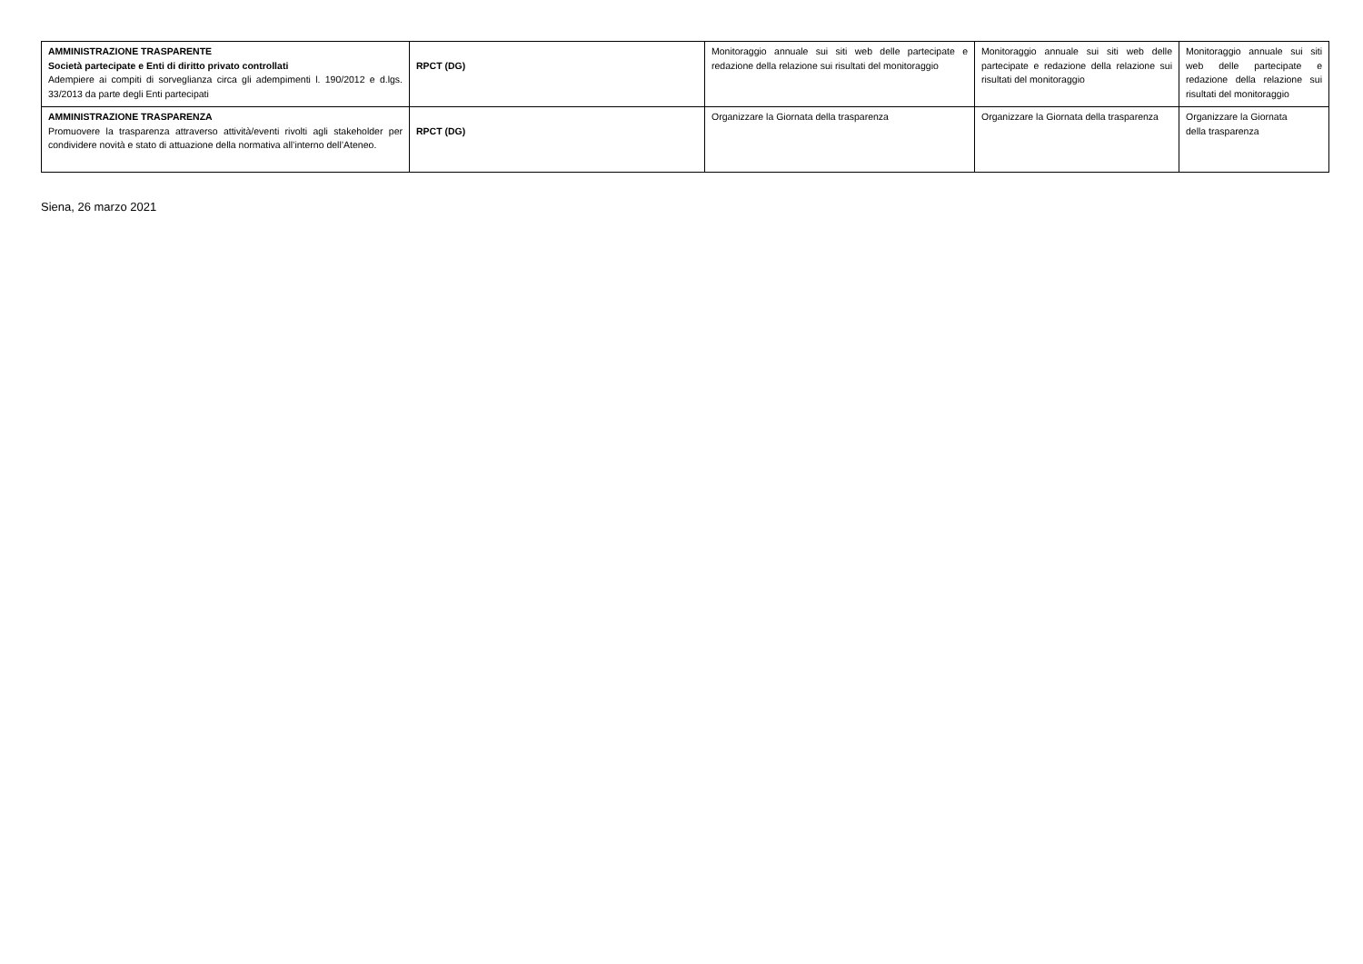| AMMINISTRAZIONE TRASPARENTE Società partecipate e Enti di diritto privato controllati Adempiere ai compiti di sorveglianza circa gli adempimenti l. 190/2012 e d.lgs. 33/2013 da parte degli Enti partecipati | RPCT (DG) | Monitoraggio annuale sui siti web delle partecipate e redazione della relazione sui risultati del monitoraggio | Monitoraggio annuale sui siti web delle partecipate e redazione della relazione sui risultati del monitoraggio | Monitoraggio annuale sui siti web delle partecipate e redazione della relazione sui risultati del monitoraggio |
| AMMINISTRAZIONE TRASPARENZA Promuovere la trasparenza attraverso attività/eventi rivolti agli stakeholder per condividere novità e stato di attuazione della normativa all’interno dell’Ateneo. | RPCT (DG) | Organizzare la Giornata della trasparenza | Organizzare la Giornata della trasparenza | Organizzare la Giornata della trasparenza |
Siena, 26 marzo 2021